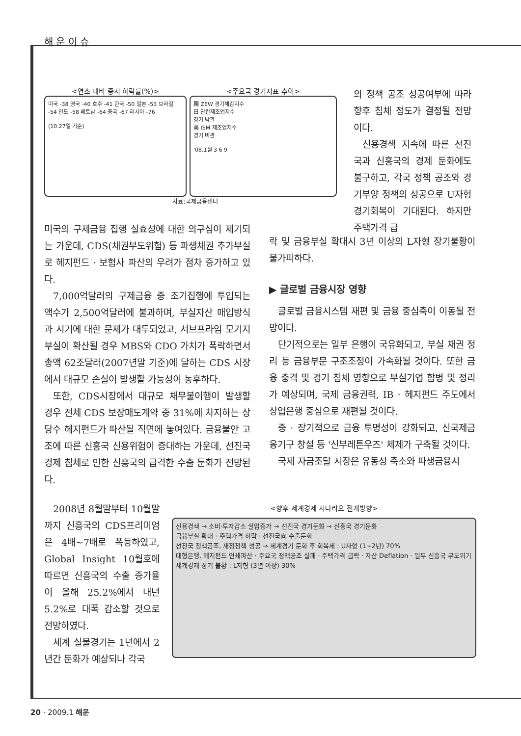해 운 이 슈
<연초 대비 증시 하락률(%)>
미국 -38 영국 -40 호주 -41 한국 -50 일본 -53 브라질 -54 인도 -58 베트남 -64 중국 -67 러시아 -76
(10.27일 기준)
<주요국 경기지표 추이>
獨 ZEW 경기체감지수
日 단칸제조업지수
경기 낙관
美 ISM 제조업지수
경기 비관
'08.1월 3 6 9
자료:국제금융센터
의 정책 공조 성공여부에 따라 향후 침체 정도가 결정될 전망이다.
신용경색 지속에 따른 선진국과 신흥국의 경제 둔화에도 불구하고, 각국 정책 공조와 경기부양 정책의 성공으로 U자형 경기회복이 기대된다. 하지만 주택가격 급
미국의 구제금융 집행 실효성에 대한 의구심이 제기되는 가운데, CDS(채권부도위험) 등 파생채권 추가부실로 헤지펀드 · 보험사 파산의 우려가 점차 증가하고 있다.
7,000억달러의 구제금융 중 조기집행에 투입되는 액수가 2,500억달러에 불과하며, 부실자산 매입방식과 시기에 대한 문제가 대두되었고, 서브프라임 모기지 부실이 확산될 경우 MBS와 CDO 가치가 폭락하면서 총액 62조달러(2007년말 기준)에 달하는 CDS 시장에서 대규모 손실이 발생할 가능성이 농후하다.
또한, CDS시장에서 대규모 채무불이행이 발생할 경우 전체 CDS 보장매도계약 중 31%에 차지하는 상당수 헤지펀드가 파산될 직면에 놓여있다. 금융불안 고조에 따른 신흥국 신용위험이 증대하는 가운데, 선진국 경제 침체로 인한 신흥국의 급격한 수출 둔화가 전망된다.
락 및 금융부실 확대시 3년 이상의 L자형 장기불황이 불가피하다.
▶ 글로벌 금융시장 영향
글로벌 금융시스템 재편 및 금융 중심축이 이동될 전망이다.
단기적으로는 일부 은행이 국유화되고, 부실 채권 정리 등 금융부문 구조조정이 가속화될 것이다. 또한 금융 충격 및 경기 침체 영향으로 부실기업 합병 및 정리가 예상되며, 국제 금융권력, IB · 헤지펀드 주도에서 상업은행 중심으로 재편될 것이다.
중 · 장기적으로 금융 투명성이 강화되고, 신국제금융기구 창설 등 '신부레튼우즈' 체제가 구축될 것이다.
국제 자금조달 시장은 유동성 축소와 파생금융시
2008년 8월말부터 10월말까지 신흥국의 CDS프리미엄은 4배~7배로 폭등하였고, Global Insight 10월호에 따르면 신흥국의 수출 증가율이 올해 25.2%에서 내년 5.2%로 대폭 감소할 것으로 전망하였다.
세계 실물경기는 1년에서 2년간 둔화가 예상되나 각국
<향후 세계경제 시나리오 전개방향>
신용경색 → 소비·투자감소 실업증가 → 선진국 경기둔화 → 신흥국 경기둔화
금융부실 확대 · 주택가격 하락 · 선진국向 수출둔화
선진국 정책공조, 재정정책 성공 → 세계경기 둔화 후 회복세 : U자형 (1~2년) 70%
대형은행, 헤지펀드 연쇄파산 · 주요국 정책공조 실패 · 주택가격 급락 · 자산 Deflation · 일부 신흥국 부도위기
세계경제 장기 불황 : L자형 (3년 이상) 30%
20 · 2009.1 해운